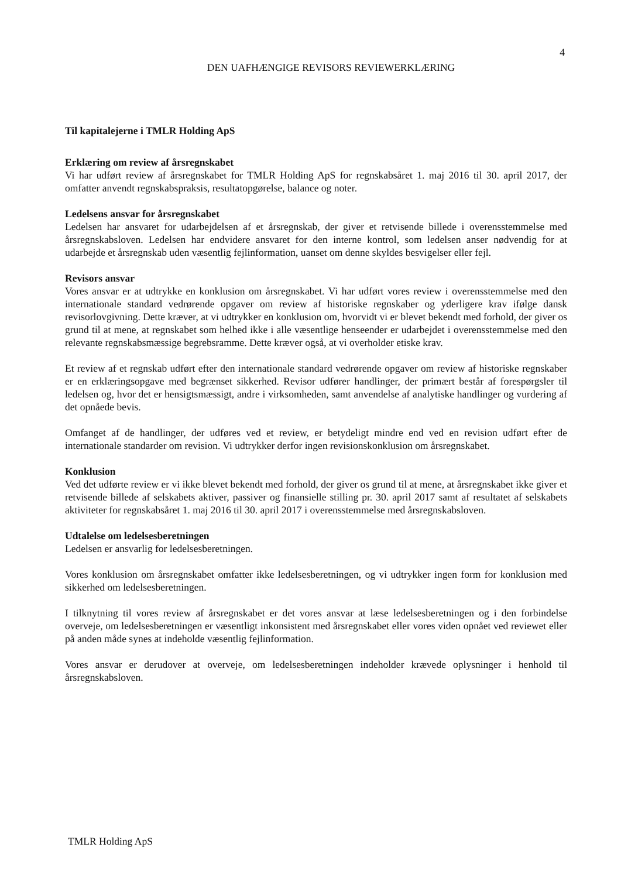4
DEN UAFHÆNGIGE REVISORS REVIEWERKLÆRING
Til kapitalejerne i TMLR Holding ApS
Erklæring om review af årsregnskabet
Vi har udført review af årsregnskabet for TMLR Holding ApS for regnskabsåret 1. maj 2016 til 30. april 2017, der omfatter anvendt regnskabspraksis, resultatopgørelse, balance og noter.
Ledelsens ansvar for årsregnskabet
Ledelsen har ansvaret for udarbejdelsen af et årsregnskab, der giver et retvisende billede i overensstemmelse med årsregnskabsloven. Ledelsen har endvidere ansvaret for den interne kontrol, som ledelsen anser nødvendig for at udarbejde et årsregnskab uden væsentlig fejlinformation, uanset om denne skyldes besvigelser eller fejl.
Revisors ansvar
Vores ansvar er at udtrykke en konklusion om årsregnskabet. Vi har udført vores review i overensstemmelse med den internationale standard vedrørende opgaver om review af historiske regnskaber og yderligere krav ifølge dansk revisorlovgivning. Dette kræver, at vi udtrykker en konklusion om, hvorvidt vi er blevet bekendt med forhold, der giver os grund til at mene, at regnskabet som helhed ikke i alle væsentlige henseender er udarbejdet i overensstemmelse med den relevante regnskabsmæssige begrebsramme. Dette kræver også, at vi overholder etiske krav.
Et review af et regnskab udført efter den internationale standard vedrørende opgaver om review af historiske regnskaber er en erklæringsopgave med begrænset sikkerhed. Revisor udfører handlinger, der primært består af forespørgsler til ledelsen og, hvor det er hensigtsmæssigt, andre i virksomheden, samt anvendelse af analytiske handlinger og vurdering af det opnåede bevis.
Omfanget af de handlinger, der udføres ved et review, er betydeligt mindre end ved en revision udført efter de internationale standarder om revision. Vi udtrykker derfor ingen revisionskonklusion om årsregnskabet.
Konklusion
Ved det udførte review er vi ikke blevet bekendt med forhold, der giver os grund til at mene, at årsregnskabet ikke giver et retvisende billede af selskabets aktiver, passiver og finansielle stilling pr. 30. april 2017 samt af resultatet af selskabets aktiviteter for regnskabsåret 1. maj 2016 til 30. april 2017 i overensstemmelse med årsregnskabsloven.
Udtalelse om ledelsesberetningen
Ledelsen er ansvarlig for ledelsesberetningen.
Vores konklusion om årsregnskabet omfatter ikke ledelsesberetningen, og vi udtrykker ingen form for konklusion med sikkerhed om ledelsesberetningen.
I tilknytning til vores review af årsregnskabet er det vores ansvar at læse ledelsesberetningen og i den forbindelse overveje, om ledelsesberetningen er væsentligt inkonsistent med årsregnskabet eller vores viden opnået ved reviewet eller på anden måde synes at indeholde væsentlig fejlinformation.
Vores ansvar er derudover at overveje, om ledelsesberetningen indeholder krævede oplysninger i henhold til årsregnskabsloven.
TMLR Holding ApS